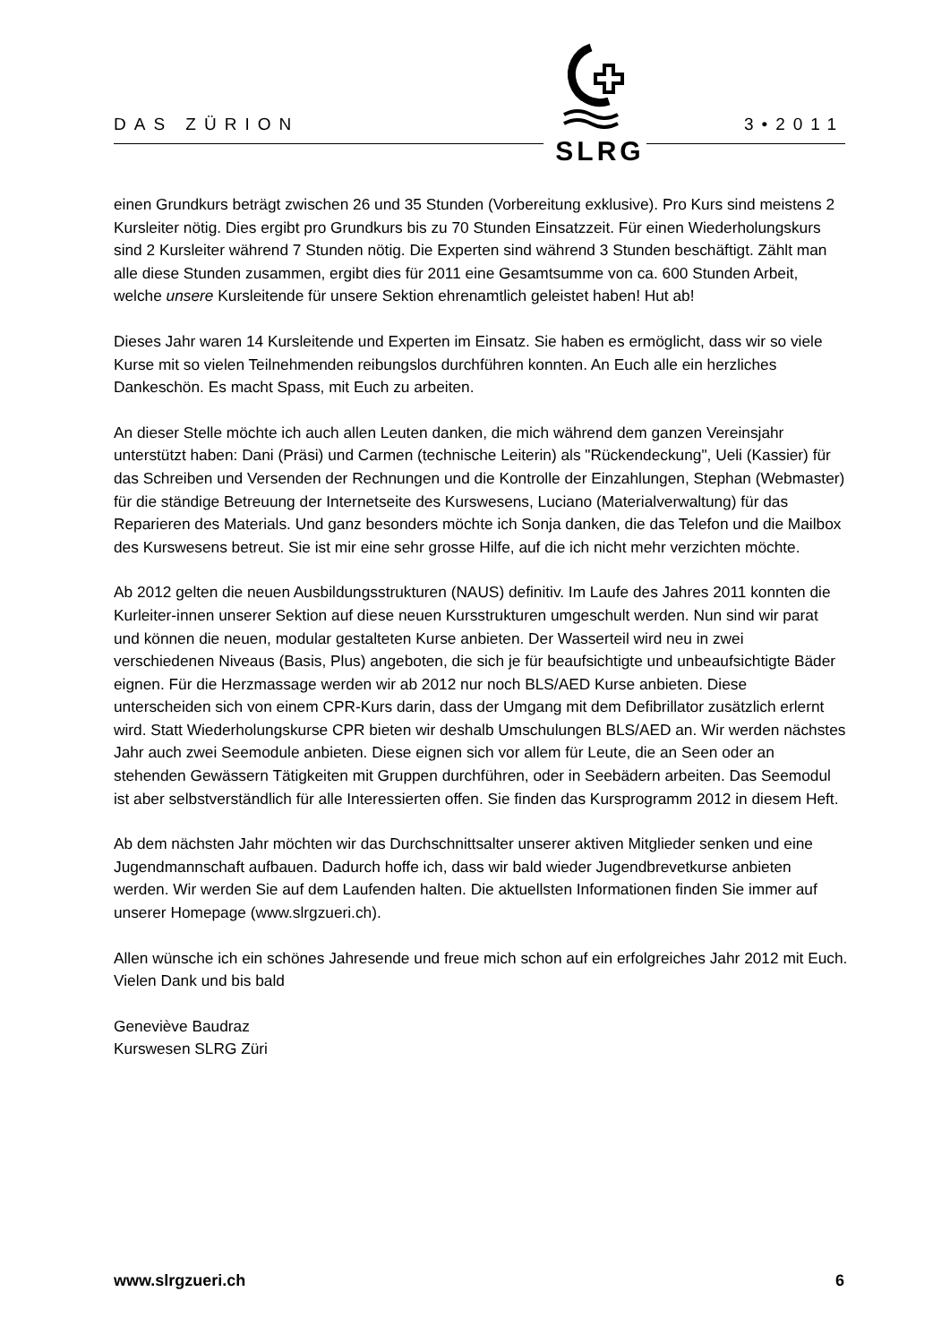DAS ZÜRION 3•2011
SLRG
einen Grundkurs beträgt zwischen 26 und 35 Stunden (Vorbereitung exklusive). Pro Kurs sind meistens 2 Kursleiter nötig. Dies ergibt pro Grundkurs bis zu 70 Stunden Einsatzzeit. Für einen Wiederholungskurs sind 2 Kursleiter während 7 Stunden nötig. Die Experten sind während 3 Stunden beschäftigt. Zählt man alle diese Stunden zusammen, ergibt dies für 2011 eine Gesamtsumme von ca. 600 Stunden Arbeit, welche unsere Kursleitende für unsere Sektion ehrenamtlich geleistet haben! Hut ab!
Dieses Jahr waren 14 Kursleitende und Experten im Einsatz. Sie haben es ermöglicht, dass wir so viele Kurse mit so vielen Teilnehmenden reibungslos durchführen konnten. An Euch alle ein herzliches Dankeschön. Es macht Spass, mit Euch zu arbeiten.
An dieser Stelle möchte ich auch allen Leuten danken, die mich während dem ganzen Vereinsjahr unterstützt haben: Dani (Präsi) und Carmen (technische Leiterin) als "Rückendeckung", Ueli (Kassier) für das Schreiben und Versenden der Rechnungen und die Kontrolle der Einzahlungen, Stephan (Webmaster) für die ständige Betreuung der Internetseite des Kurswesens, Luciano (Materialverwaltung) für das Reparieren des Materials. Und ganz besonders möchte ich Sonja danken, die das Telefon und die Mailbox des Kurswesens betreut. Sie ist mir eine sehr grosse Hilfe, auf die ich nicht mehr verzichten möchte.
Ab 2012 gelten die neuen Ausbildungsstrukturen (NAUS) definitiv. Im Laufe des Jahres 2011 konnten die Kurleiter-innen unserer Sektion auf diese neuen Kursstrukturen umgeschult werden. Nun sind wir parat und können die neuen, modular gestalteten Kurse anbieten. Der Wasserteil wird neu in zwei verschiedenen Niveaus (Basis, Plus) angeboten, die sich je für beaufsichtigte und unbeaufsichtigte Bäder eignen. Für die Herzmassage werden wir ab 2012 nur noch BLS/AED Kurse anbieten. Diese unterscheiden sich von einem CPR-Kurs darin, dass der Umgang mit dem Defibrillator zusätzlich erlernt wird. Statt Wiederholungskurse CPR bieten wir deshalb Umschulungen BLS/AED an. Wir werden nächstes Jahr auch zwei Seemodule anbieten. Diese eignen sich vor allem für Leute, die an Seen oder an stehenden Gewässern Tätigkeiten mit Gruppen durchführen, oder in Seebädern arbeiten. Das Seemodul ist aber selbstverständlich für alle Interessierten offen. Sie finden das Kursprogramm 2012 in diesem Heft.
Ab dem nächsten Jahr möchten wir das Durchschnittsalter unserer aktiven Mitglieder senken und eine Jugendmannschaft aufbauen. Dadurch hoffe ich, dass wir bald wieder Jugendbrevetkurse anbieten werden. Wir werden Sie auf dem Laufenden halten. Die aktuellsten Informationen finden Sie immer auf unserer Homepage (www.slrgzueri.ch).
Allen wünsche ich ein schönes Jahresende und freue mich schon auf ein erfolgreiches Jahr 2012 mit Euch.
Vielen Dank und bis bald
Geneviève Baudraz
Kurswesen SLRG Züri
www.slrgzueri.ch 6